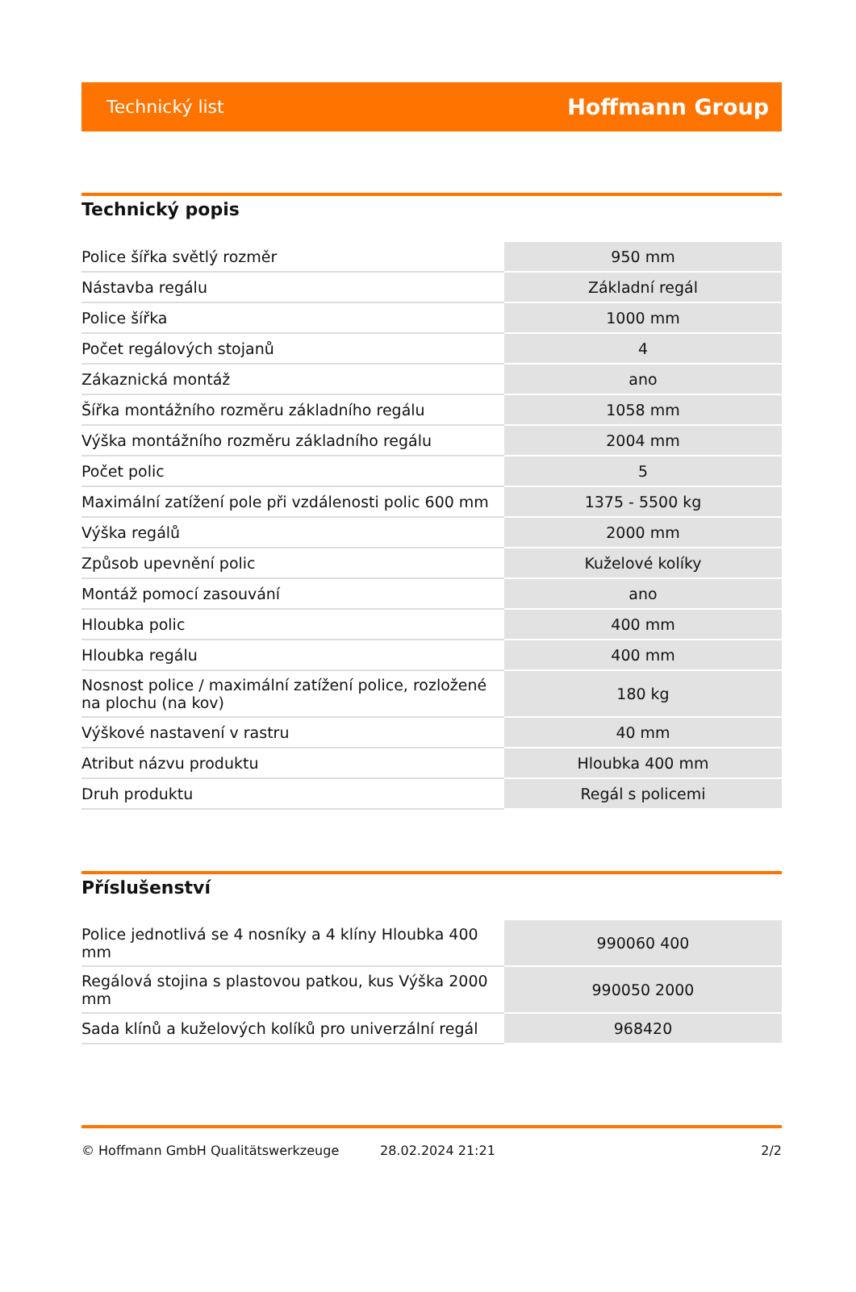Technický list Hoffmann Group
Technický popis
| Police šířka světlý rozměr | 950 mm |
| Nástavba regálu | Základní regál |
| Police šířka | 1000 mm |
| Počet regálových stojanů | 4 |
| Zákaznická montáž | ano |
| Šířka montážního rozměru základního regálu | 1058 mm |
| Výška montážního rozměru základního regálu | 2004 mm |
| Počet polic | 5 |
| Maximální zatížení pole při vzdálenosti polic 600 mm | 1375 - 5500 kg |
| Výška regálů | 2000 mm |
| Způsob upevnění polic | Kuželové kolíky |
| Montáž pomocí zasouvání | ano |
| Hloubka polic | 400 mm |
| Hloubka regálu | 400 mm |
| Nosnost police / maximální zatížení police, rozložené na plochu (na kov) | 180 kg |
| Výškové nastavení v rastru | 40 mm |
| Atribut názvu produktu | Hloubka 400 mm |
| Druh produktu | Regál s policemi |
Příslušenství
| Police jednotlivá se 4 nosníky a 4 klíny Hloubka 400 mm | 990060 400 |
| Regálová stojina s plastovou patkou, kus Výška 2000 mm | 990050 2000 |
| Sada klínů a kuželových kolíků pro univerzální regál | 968420 |
© Hoffmann GmbH Qualitätswerkzeuge 28.02.2024 21:21 2/2